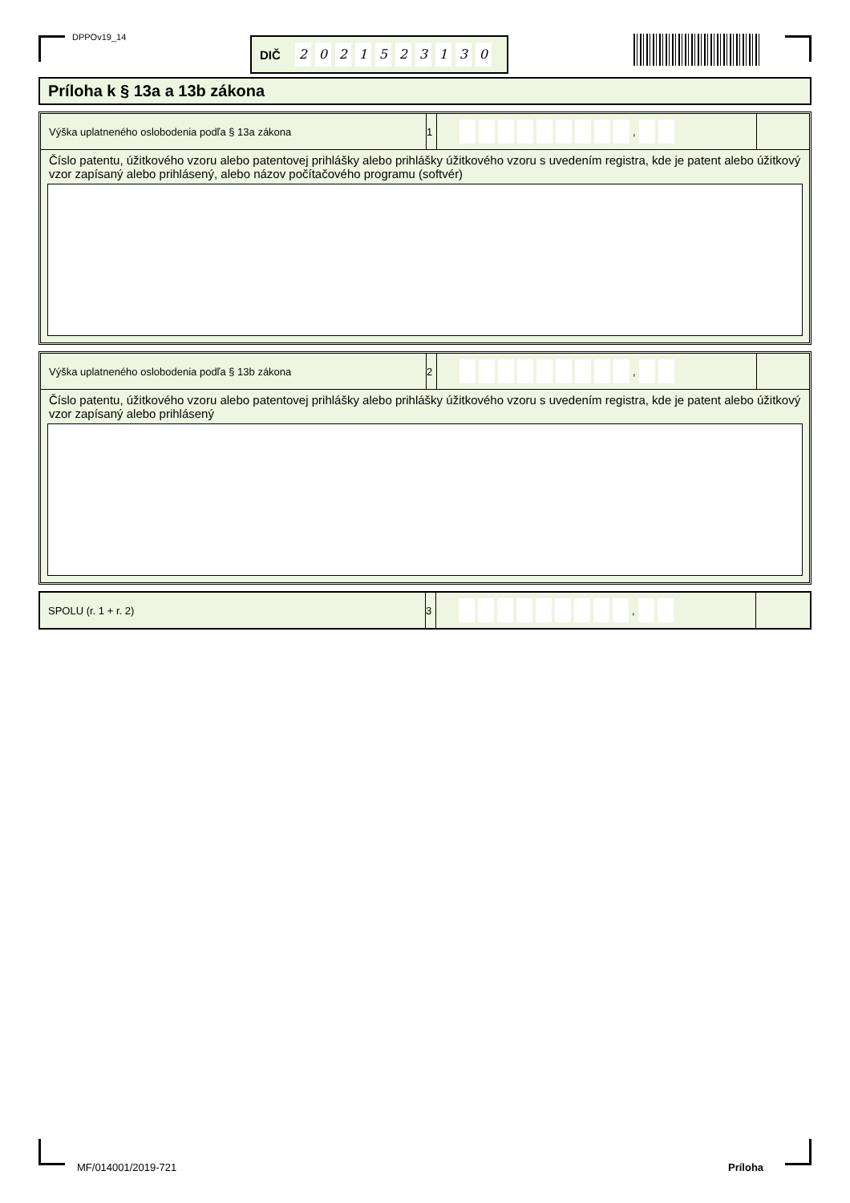DPPOv19_14 DIČ 2021523130
Príloha k § 13a a 13b zákona
Výška uplatneného oslobodenia podľa § 13a zákona
1 ,
Číslo patentu, úžitkového vzoru alebo patentovej prihlášky alebo prihlášky úžitkového vzoru s uvedením registra, kde je patent alebo úžitkový vzor zapísaný alebo prihlásený, alebo názov počítačového programu (softvér)
Výška uplatneného oslobodenia podľa § 13b zákona
2 ,
Číslo patentu, úžitkového vzoru alebo patentovej prihlášky alebo prihlášky úžitkového vzoru s uvedením registra, kde je patent alebo úžitkový vzor zapísaný alebo prihlásený
SPOLU (r. 1 + r. 2) 3 ,
MF/014001/2019-721 Príloha